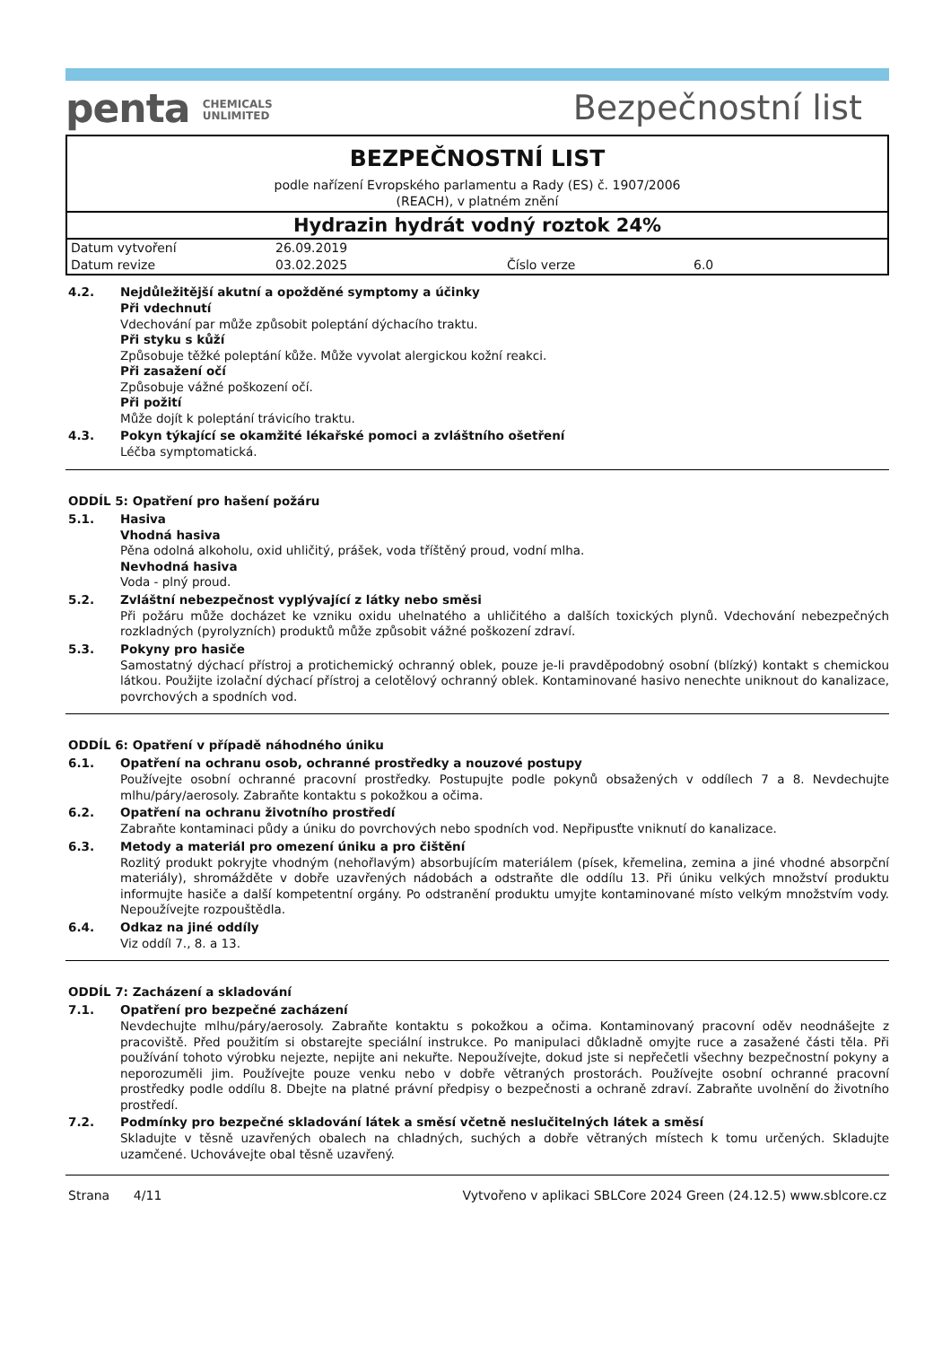penta CHEMICALS
UNLIMITED
Bezpečnostní list
BEZPEČNOSTNÍ LIST
podle nařízení Evropského parlamentu a Rady (ES) č. 1907/2006
(REACH), v platném znění
Hydrazin hydrát vodný roztok 24%
| Datum vytvoření | 26.09.2019 | | |
| Datum revize | 03.02.2025 | Číslo verze | 6.0 |
4.2. Nejdůležitější akutní a opožděné symptomy a účinky
Při vdechnutí
Vdechování par může způsobit poleptání dýchacího traktu.
Při styku s kůží
Způsobuje těžké poleptání kůže. Může vyvolat alergickou kožní reakci.
Při zasažení očí
Způsobuje vážné poškození očí.
Při požití
Může dojít k poleptání trávicího traktu.
4.3. Pokyn týkající se okamžité lékařské pomoci a zvláštního ošetření
Léčba symptomatická.
ODDÍL 5: Opatření pro hašení požáru
5.1. Hasiva
Vhodná hasiva
Pěna odolná alkoholu, oxid uhličitý, prášek, voda tříštěný proud, vodní mlha.
Nevhodná hasiva
Voda - plný proud.
5.2. Zvláštní nebezpečnost vyplývající z látky nebo směsi
Při požáru může docházet ke vzniku oxidu uhelnatého a uhličitého a dalších toxických plynů. Vdechování nebezpečných rozkladných (pyrolyzních) produktů může způsobit vážné poškození zdraví.
5.3. Pokyny pro hasiče
Samostatný dýchací přístroj a protichemický ochranný oblek, pouze je-li pravděpodobný osobní (blízký) kontakt s chemickou látkou. Použijte izolační dýchací přístroj a celotělový ochranný oblek. Kontaminované hasivo nenechte uniknout do kanalizace, povrchových a spodních vod.
ODDÍL 6: Opatření v případě náhodného úniku
6.1. Opatření na ochranu osob, ochranné prostředky a nouzové postupy
Používejte osobní ochranné pracovní prostředky. Postupujte podle pokynů obsažených v oddílech 7 a 8. Nevdechujte mlhu/páry/aerosoly. Zabraňte kontaktu s pokožkou a očima.
6.2. Opatření na ochranu životního prostředí
Zabraňte kontaminaci půdy a úniku do povrchových nebo spodních vod. Nepřipusťte vniknutí do kanalizace.
6.3. Metody a materiál pro omezení úniku a pro čištění
Rozlitý produkt pokryjte vhodným (nehořlavým) absorbujícím materiálem (písek, křemelina, zemina a jiné vhodné absorpční materiály), shromážděte v dobře uzavřených nádobách a odstraňte dle oddílu 13. Při úniku velkých množství produktu informujte hasiče a další kompetentní orgány. Po odstranění produktu umyjte kontaminované místo velkým množstvím vody. Nepoužívejte rozpouštědla.
6.4. Odkaz na jiné oddíly
Viz oddíl 7., 8. a 13.
ODDÍL 7: Zacházení a skladování
7.1. Opatření pro bezpečné zacházení
Nevdechujte mlhu/páry/aerosoly. Zabraňte kontaktu s pokožkou a očima. Kontaminovaný pracovní oděv neodnášejte z pracoviště. Před použitím si obstarejte speciální instrukce. Po manipulaci důkladně omyjte ruce a zasažené části těla. Při používání tohoto výrobku nejezte, nepijte ani nekuřte. Nepoužívejte, dokud jste si nepřečetli všechny bezpečnostní pokyny a neporozuměli jim. Používejte pouze venku nebo v dobře větraných prostorách. Používejte osobní ochranné pracovní prostředky podle oddílu 8. Dbejte na platné právní předpisy o bezpečnosti a ochraně zdraví. Zabraňte uvolnění do životního prostředí.
7.2. Podmínky pro bezpečné skladování látek a směsí včetně neslučitelných látek a směsí
Skladujte v těsně uzavřených obalech na chladných, suchých a dobře větraných místech k tomu určených. Skladujte uzamčené. Uchovávejte obal těsně uzavřený.
Strana 4/11 Vytvořeno v aplikaci SBLCore 2024 Green (24.12.5) www.sblcore.cz